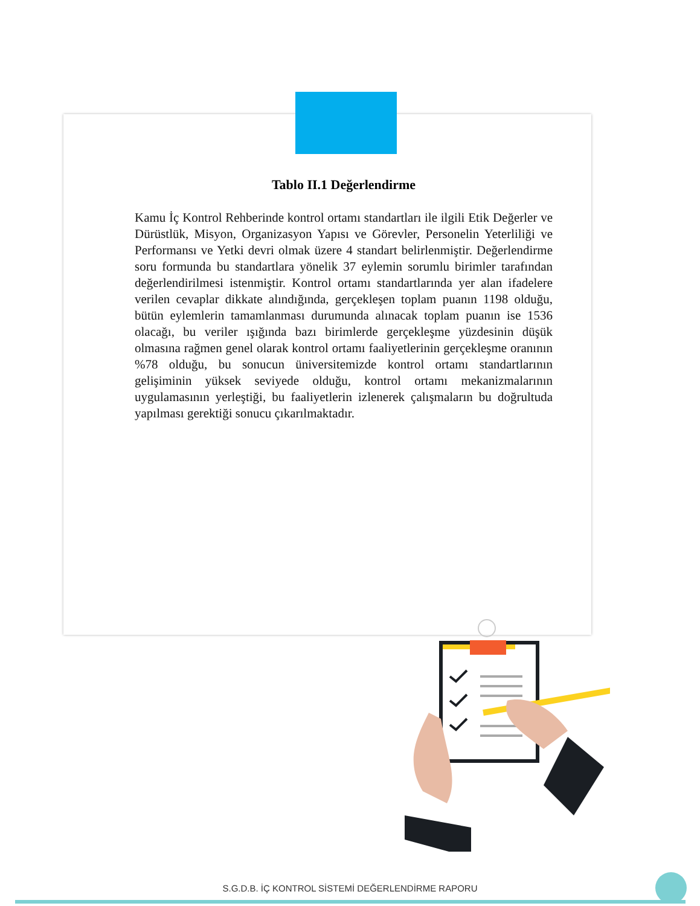Tablo II.1 Değerlendirme
Kamu İç Kontrol Rehberinde kontrol ortamı standartları ile ilgili Etik Değerler ve Dürüstlük, Misyon, Organizasyon Yapısı ve Görevler, Personelin Yeterliliği ve Performansı ve Yetki devri olmak üzere 4 standart belirlenmiştir. Değerlendirme soru formunda bu standartlara yönelik 37 eylemin sorumlu birimler tarafından değerlendirilmesi istenmiştir. Kontrol ortamı standartlarında yer alan ifadelere verilen cevaplar dikkate alındığında, gerçekleşen toplam puanın 1198 olduğu, bütün eylemlerin tamamlanması durumunda alınacak toplam puanın ise 1536 olacağı, bu veriler ışığında bazı birimlerde gerçekleşme yüzdesinin düşük olmasına rağmen genel olarak kontrol ortamı faaliyetlerinin gerçekleşme oranının %78 olduğu, bu sonucun üniversitemizde kontrol ortamı standartlarının gelişiminin yüksek seviyede olduğu, kontrol ortamı mekanizmalarının uygulamasının yerleştiği, bu faaliyetlerin izlenerek çalışmaların bu doğrultuda yapılması gerektiği sonucu çıkarılmaktadır.
S.G.D.B. İÇ KONTROL SİSTEMİ DEĞERLENDİRME RAPORU